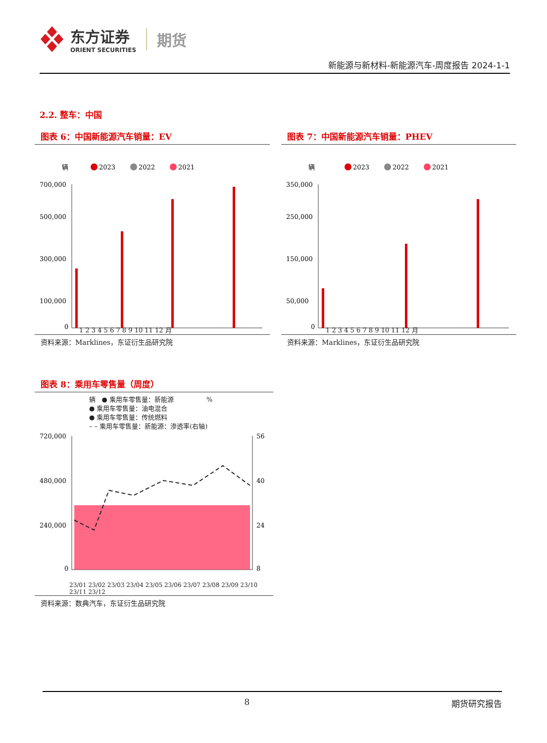东方证券
ORIENT SECURITIES
期货
新能源与新材料-新能源汽车-周度报告 2024-1-1
2.2. 整车：中国
图表 6：中国新能源汽车销量：EV
辆
2023
2022
2021
700,000
500,000
300,000
100,000
0
1 2 3 4 5 6 7 8 9 10 11 12 月
资料来源：Marklines，东证衍生品研究院
图表 7：中国新能源汽车销量：PHEV
辆
2023
2022
2021
350,000
250,000
150,000
50,000
0
1 2 3 4 5 6 7 8 9 10 11 12 月
资料来源：Marklines，东证衍生品研究院
图表 8：乘用车零售量（周度）
辆 ● 乘用车零售量：新能源 %
● 乘用车零售量：油电混合
● 乘用车零售量：传统燃料
– – 乘用车零售量：新能源：渗透率(右轴)
720,000
480,000
240,000
0
56
40
24
8
23/01 23/02 23/03 23/04 23/05 23/06 23/07 23/08 23/09 23/10 23/11 23/12
资料来源：数典汽车，东证衍生品研究院
8 期货研究报告